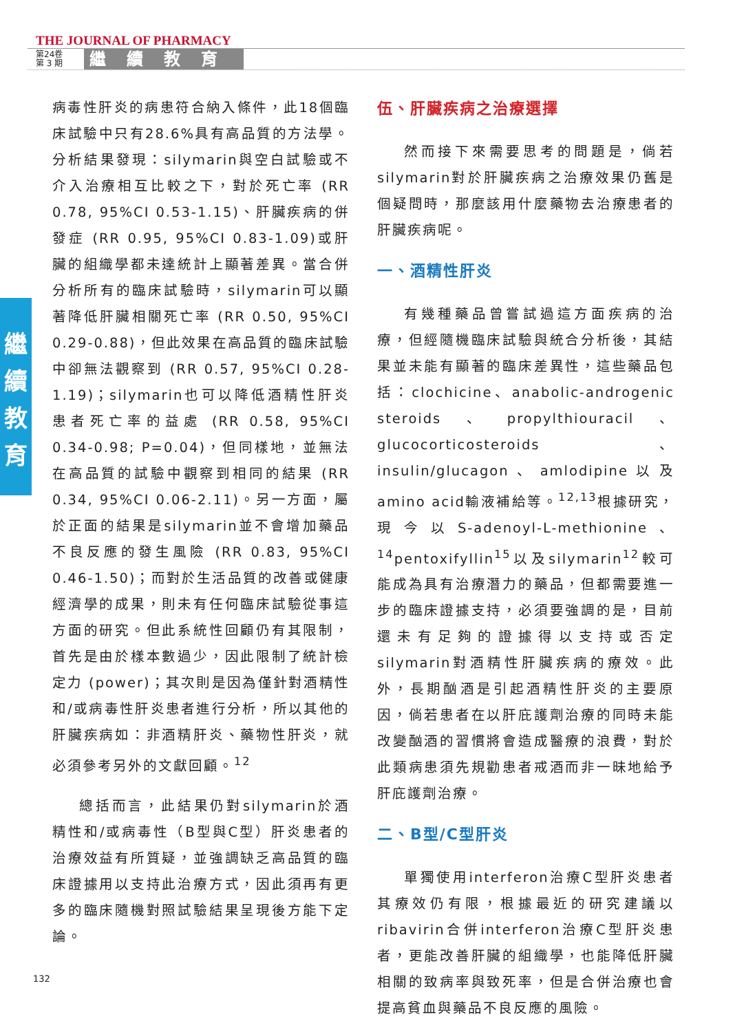THE JOURNAL OF PHARMACY
第24卷
第 3 期
繼續教育
繼
續
教
育
病毒性肝炎的病患符合納入條件，此18個臨床試驗中只有28.6%具有高品質的方法學。分析結果發現：silymarin與空白試驗或不介入治療相互比較之下，對於死亡率 (RR 0.78, 95%CI 0.53-1.15)、肝臟疾病的併發症 (RR 0.95, 95%CI 0.83-1.09)或肝臟的組織學都未達統計上顯著差異。當合併分析所有的臨床試驗時，silymarin可以顯著降低肝臟相關死亡率 (RR 0.50, 95%CI 0.29-0.88)，但此效果在高品質的臨床試驗中卻無法觀察到 (RR 0.57, 95%CI 0.28-1.19)；silymarin也可以降低酒精性肝炎患者死亡率的益處 (RR 0.58, 95%CI 0.34-0.98; P=0.04)，但同樣地，並無法在高品質的試驗中觀察到相同的結果 (RR 0.34, 95%CI 0.06-2.11)。另一方面，屬於正面的結果是silymarin並不會增加藥品不良反應的發生風險 (RR 0.83, 95%CI 0.46-1.50)；而對於生活品質的改善或健康經濟學的成果，則未有任何臨床試驗從事這方面的研究。但此系統性回顧仍有其限制，首先是由於樣本數過少，因此限制了統計檢定力 (power)；其次則是因為僅針對酒精性和/或病毒性肝炎患者進行分析，所以其他的肝臟疾病如：非酒精肝炎、藥物性肝炎，就必須參考另外的文獻回顧。<sup>12</sup>
總括而言，此結果仍對silymarin於酒精性和/或病毒性（B型與C型）肝炎患者的治療效益有所質疑，並強調缺乏高品質的臨床證據用以支持此治療方式，因此須再有更多的臨床隨機對照試驗結果呈現後方能下定論。
伍、肝臟疾病之治療選擇
然而接下來需要思考的問題是，倘若silymarin對於肝臟疾病之治療效果仍舊是個疑問時，那麼該用什麼藥物去治療患者的肝臟疾病呢。
一、酒精性肝炎
有幾種藥品曾嘗試過這方面疾病的治療，但經隨機臨床試驗與統合分析後，其結果並未能有顯著的臨床差異性，這些藥品包括：clochicine、anabolic-androgenic steroids、propylthiouracil、glucocorticosteroids、insulin/glucagon、amlodipine以及amino acid輸液補給等。<sup>12,13</sup>根據研究，現今以S-adenoyl-L-methionine、<sup>14</sup>pentoxifyllin<sup>15</sup>以及silymarin<sup>12</sup>較可能成為具有治療潛力的藥品，但都需要進一步的臨床證據支持，必須要強調的是，目前還未有足夠的證據得以支持或否定silymarin對酒精性肝臟疾病的療效。此外，長期酗酒是引起酒精性肝炎的主要原因，倘若患者在以肝庇護劑治療的同時未能改變酗酒的習慣將會造成醫療的浪費，對於此類病患須先規勸患者戒酒而非一昧地給予肝庇護劑治療。
二、B型/C型肝炎
單獨使用interferon治療C型肝炎患者其療效仍有限，根據最近的研究建議以ribavirin合併interferon治療C型肝炎患者，更能改善肝臟的組織學，也能降低肝臟相關的致病率與致死率，但是合併治療也會提高貧血與藥品不良反應的風險。
132